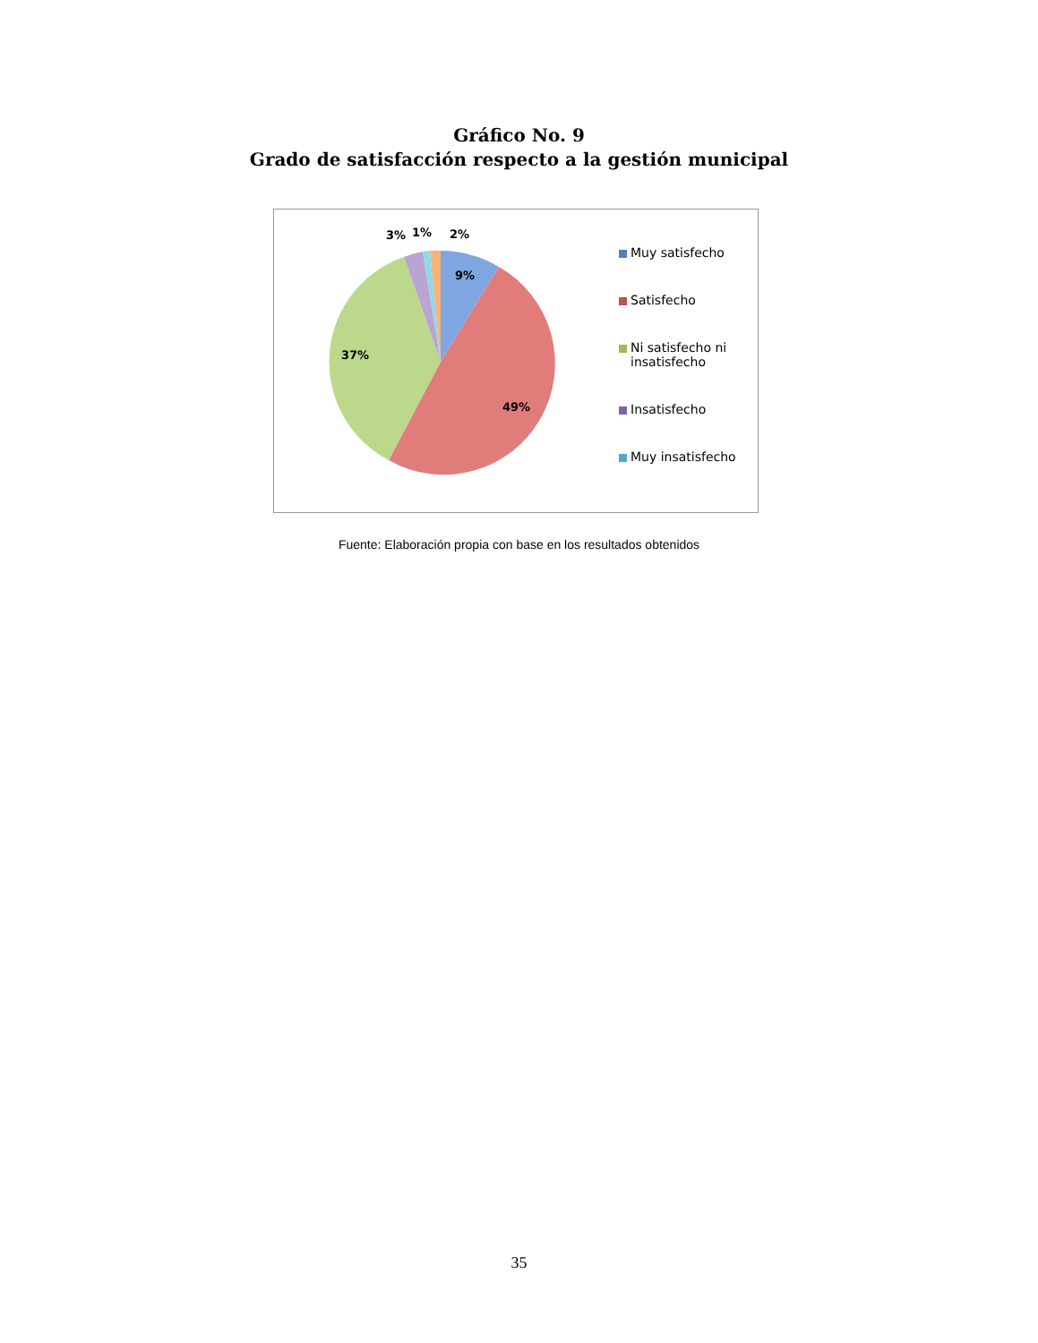Gráfico No. 9
Grado de satisfacción respecto a la gestión municipal
9%
49%
37%
3%
1%
2%
Muy satisfecho
Satisfecho
Ni satisfecho ni insatisfecho
Insatisfecho
Muy insatisfecho
Fuente: Elaboración propia con base en los resultados obtenidos
35